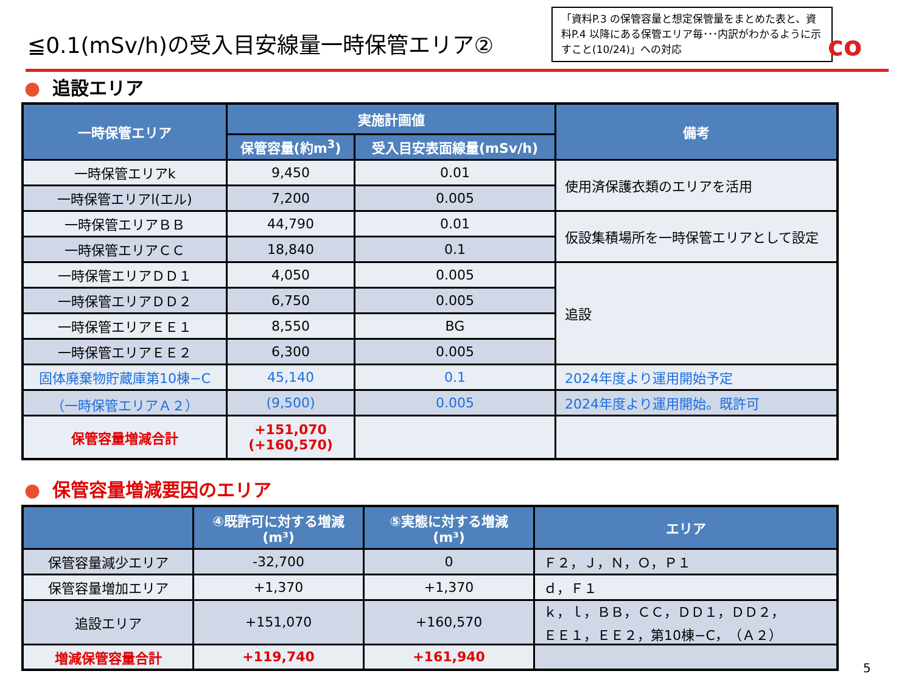≦0.1(mSv/h)の受入目安線量一時保管エリア②
「資料P.3 の保管容量と想定保管量をまとめた表と、資料P.4 以降にある保管エリア毎･･･内訳がわかるように示すこと(10/24)」への対応
co
● 追設エリア
| 一時保管エリア | 実施計画値 | | 備考 |
| --- | --- | --- | --- |
| | 保管容量(約m<sup>3</sup>) | 受入目安表面線量(mSv/h) | |
| 一時保管エリアk | 9,450 | 0.01 | 使用済保護衣類のエリアを活用 |
| 一時保管エリアl(エル) | 7,200 | 0.005 | |
| 一時保管エリアＢＢ | 44,790 | 0.01 | 仮設集積場所を一時保管エリアとして設定 |
| 一時保管エリアＣＣ | 18,840 | 0.1 | |
| 一時保管エリアＤＤ１ | 4,050 | 0.005 | 追設 |
| 一時保管エリアＤＤ２ | 6,750 | 0.005 | |
| 一時保管エリアＥＥ１ | 8,550 | BG | |
| 一時保管エリアＥＥ２ | 6,300 | 0.005 | |
| 固体廃棄物貯蔵庫第10棟−C | 45,140 | 0.1 | 2024年度より運用開始予定 |
| （一時保管エリアＡ２） | (9,500) | 0.005 | 2024年度より運用開始。既許可 |
| 保管容量増減合計 | +151,070 (+160,570) | | |
● 保管容量増減要因のエリア
| | ④既許可に対する増減 (m³) | ⑤実態に対する増減 (m³) | エリア |
| --- | --- | --- | --- |
| 保管容量減少エリア | -32,700 | 0 | Ｆ２，Ｊ，Ｎ，Ｏ，Ｐ１ |
| 保管容量増加エリア | +1,370 | +1,370 | ｄ，Ｆ１ |
| 追設エリア | +151,070 | +160,570 | ｋ，ｌ，ＢＢ，ＣＣ，ＤＤ１，ＤＤ２， ＥＥ１，ＥＥ２，第10棟−C，（Ａ２） |
| 増減保管容量合計 | +119,740 | +161,940 | |
5